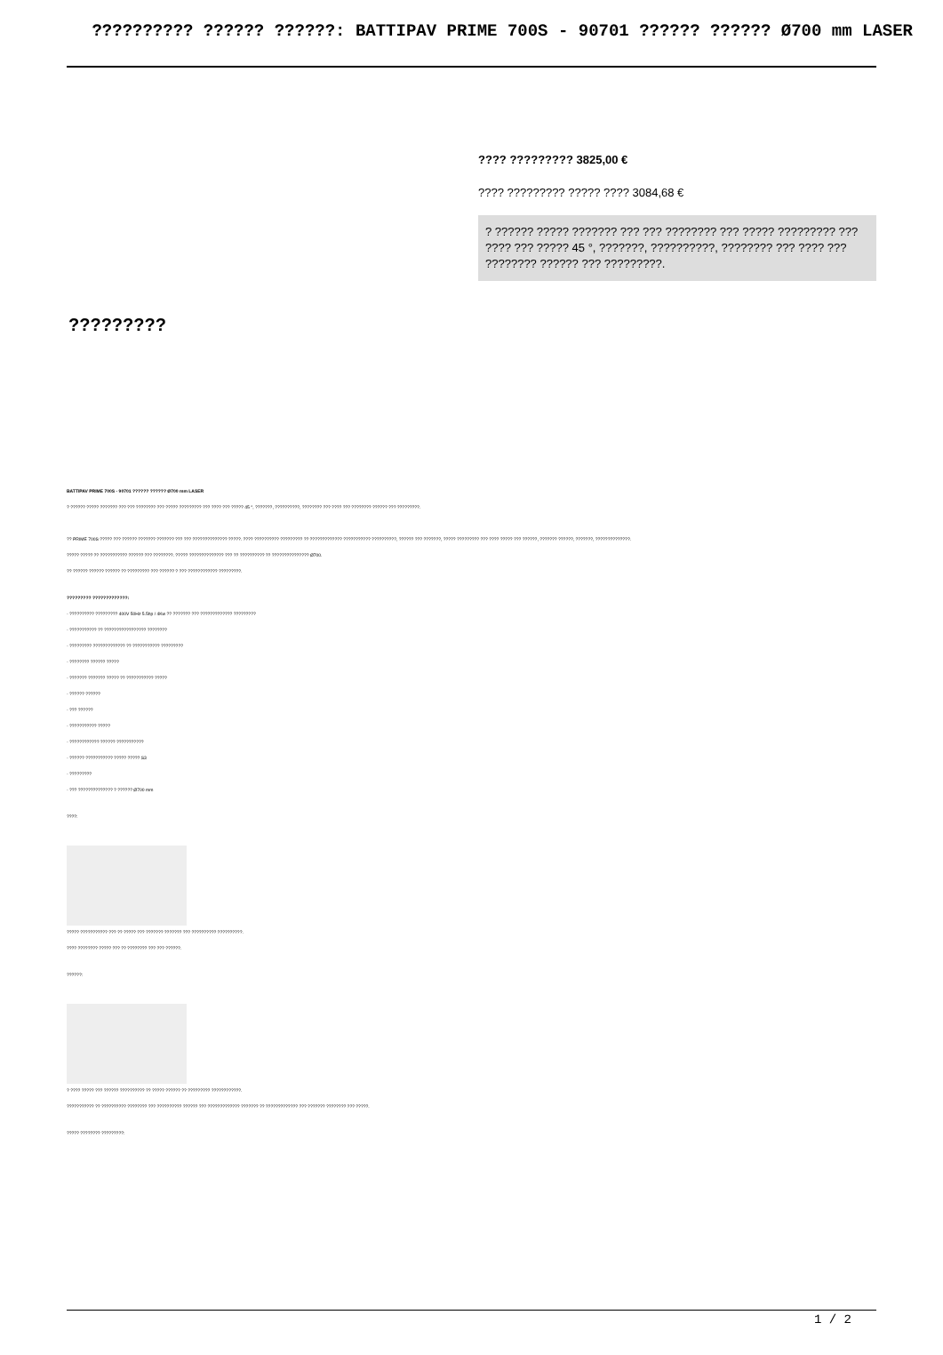?????????? ?????? ??????: BATTIPAV PRIME 700S - 90701 ?????? ?????? Ø700 mm LASER
???? ????????? 3825,00 €
???? ????????? ????? ???? 3084,68 €
? ?????? ????? ??????? ??? ??? ???????? ??? ????? ????????? ??? ???? ??? ????? 45 °, ???????, ??????????, ???????? ??? ???? ??? ???????? ?????? ??? ?????????.
?????????
BATTIPAV PRIME 700S - 90701 ?????? ?????? Ø700 mm LASER
? ?????? ????? ??????? ??? ??? ???????? ??? ????? ????????? ??? ???? ??? ????? 45 °, ???????, ??????????, ???????? ??? ???? ??? ???????? ?????? ??? ?????????.
?? PRIME 700S ????? ??? ?????? ??????? ??????? ??? ??? ?????????????? ?????. ???? ?????????? ????????? ?? ????????????? ??????????? ??????????, ?????? ??? ???????, ????? ????????? ??? ???? ????? ??? ??????, ??????? ??????, ???????, ??????????????.
????? ????? ?? ??????????? ?????? ??? ????????. ????? ?????????????? ??? ?? ?????????? ?? ??????????????? Ø700.
?? ?????? ?????? ?????? ?? ????????? ??? ?????? ? ??? ???????????? ?????????.
????????? ?????????????:
- ?????????? ????????? 400V 50Hz 5.5hp / 4Kw ?? ??????? ??? ????????????? ?????????
- ??????????? ?? ????????????????? ????????
- ????????? ????????????? ?? ??????????? ?????????
- ???????? ?????? ?????
- ??????? ??????? ????? ?? ??????????? ?????
- ?????? ??????
- ??? ??????
- ??????????? ?????
- ???????????? ?????? ???????????
- ?????? ??????????? ????? ????? S3
- ?????????
- ??? ?????????????? ? ?????? Ø700 mm
????:
????? ??????????? ??? ?? ????? ??? ??????? ??????? ??? ?????????? ??????????.
???? ???????? ????? ??? ?? ???????? ??? ??? ??????.
??????:
? ???? ????? ??? ?????? ?????????? ?? ????? ?????? ?? ????????? ????????????.
??????????? ?? ?????????? ???????? ??? ?????????? ?????? ??? ????????????? ??????? ?? ????????????? ??? ??????? ???????? ??? ?????.
????? ???????? ?????????:
1 / 2